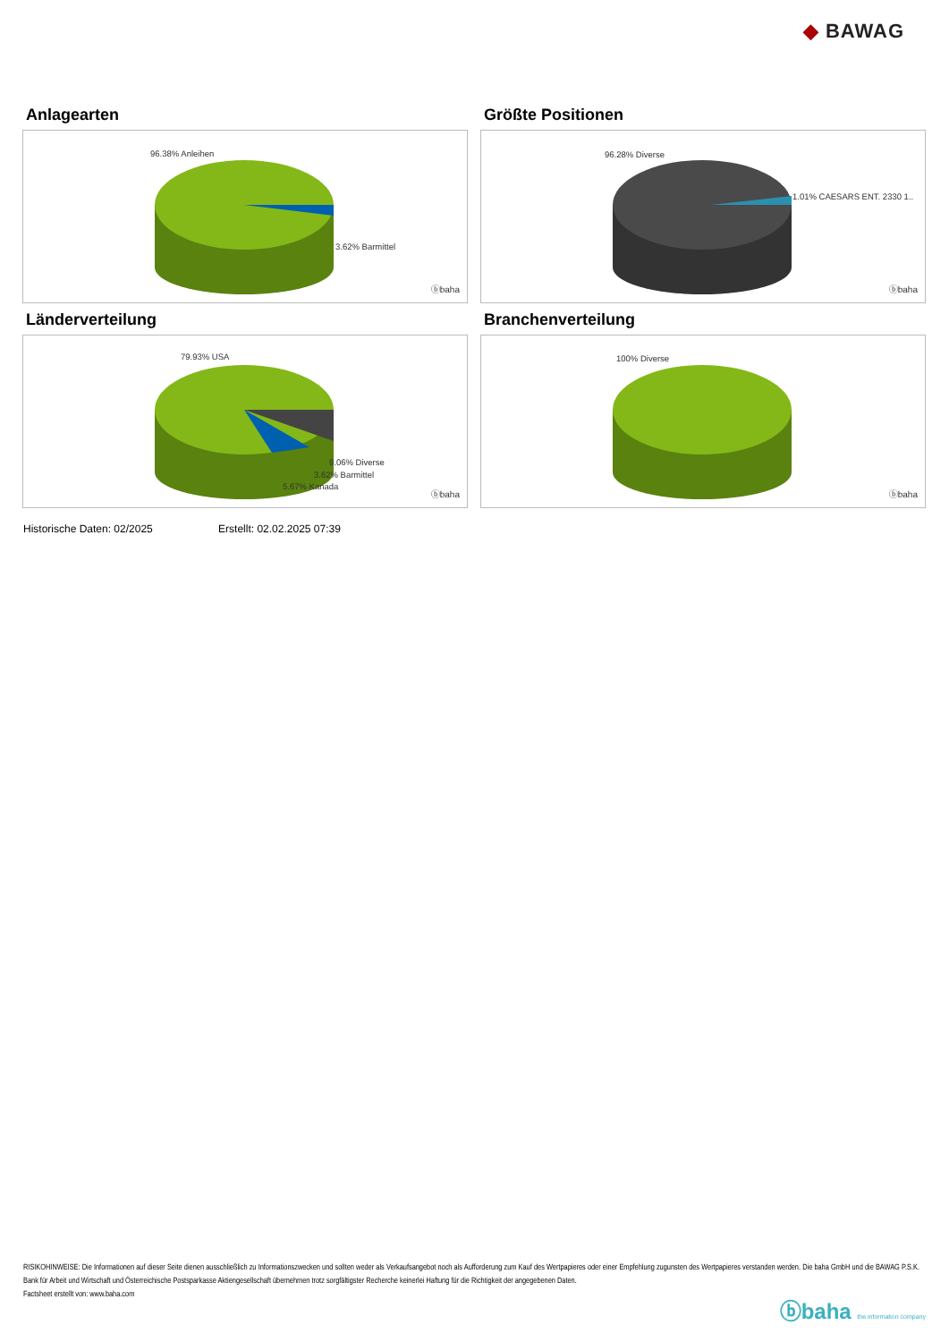◆ BAWAG
Anlagearten
96.38% Anleihen
3.62% Barmittel
ⓑbaha
Größte Positionen
96.28% Diverse
1.01% CAESARS ENT. 2330 1..
ⓑbaha
Länderverteilung
79.93% USA
9.06% Diverse
3.62% Barmittel
5.67% Kanada
ⓑbaha
Branchenverteilung
100% Diverse
ⓑbaha
Historische Daten: 02/2025 Erstellt: 02.02.2025 07:39
RISIKOHINWEISE: Die Informationen auf dieser Seite dienen ausschließlich zu Informationszwecken und sollten weder als Verkaufsangebot noch als Aufforderung zum Kauf des Wertpapieres oder einer Empfehlung zugunsten des Wertpapieres verstanden werden. Die baha GmbH und die BAWAG P.S.K. Bank für Arbeit und Wirtschaft und Österreichische Postsparkasse Aktiengesellschaft übernehmen trotz sorgfältigster Recherche keinerlei Haftung für die Richtigkeit der angegebenen Daten.
Factsheet erstellt von: www.baha.com
ⓑbaha the information company